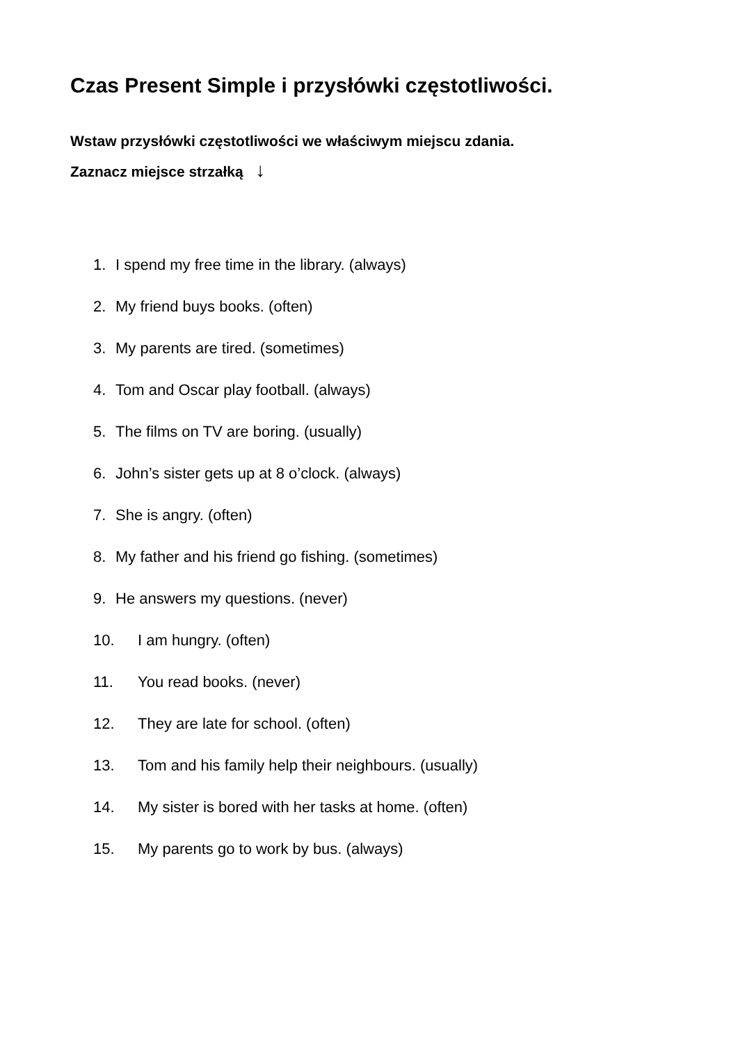Czas Present Simple i przysłówki częstotliwości.
Wstaw przysłówki częstotliwości we właściwym miejscu zdania.
Zaznacz miejsce strzałką ↓
1. I spend my free time in the library. (always)
2. My friend buys books. (often)
3. My parents are tired. (sometimes)
4. Tom and Oscar play football. (always)
5. The films on TV are boring. (usually)
6. John’s sister gets up at 8 o’clock. (always)
7. She is angry. (often)
8. My father and his friend go fishing. (sometimes)
9. He answers my questions. (never)
10. I am hungry. (often)
11. You read books. (never)
12. They are late for school. (often)
13. Tom and his family help their neighbours. (usually)
14. My sister is bored with her tasks at home. (often)
15. My parents go to work by bus. (always)